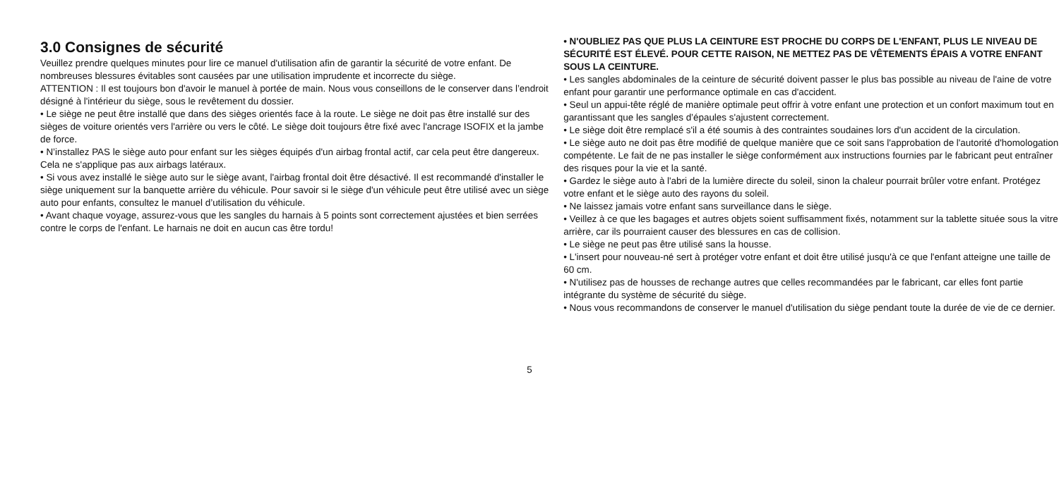3.0 Consignes de sécurité
Veuillez prendre quelques minutes pour lire ce manuel d'utilisation afin de garantir la sécurité de votre enfant. De nombreuses blessures évitables sont causées par une utilisation imprudente et incorrecte du siège.
ATTENTION : Il est toujours bon d'avoir le manuel à portée de main. Nous vous conseillons de le conserver dans l’endroit désigné à l'intérieur du siège, sous le revêtement du dossier.
• Le siège ne peut être installé que dans des sièges orientés face à la route. Le siège ne doit pas être installé sur des sièges de voiture orientés vers l'arrière ou vers le côté. Le siège doit toujours être fixé avec l'ancrage ISOFIX et la jambe de force.
• N’installez PAS le siège auto pour enfant sur les sièges équipés d'un airbag frontal actif, car cela peut être dangereux. Cela ne s'applique pas aux airbags latéraux.
• Si vous avez installé le siège auto sur le siège avant, l'airbag frontal doit être désactivé. Il est recommandé d'installer le siège uniquement sur la banquette arrière du véhicule. Pour savoir si le siège d'un véhicule peut être utilisé avec un siège auto pour enfants, consultez le manuel d’utilisation du véhicule.
• Avant chaque voyage, assurez-vous que les sangles du harnais à 5 points sont correctement ajustées et bien serrées contre le corps de l'enfant. Le harnais ne doit en aucun cas être tordu!
• N'OUBLIEZ PAS QUE PLUS LA CEINTURE EST PROCHE DU CORPS DE L'ENFANT, PLUS LE NIVEAU DE SÉCURITÉ EST ÉLEVÉ. POUR CETTE RAISON, NE METTEZ PAS DE VÊTEMENTS ÉPAIS A VOTRE ENFANT SOUS LA CEINTURE.
• Les sangles abdominales de la ceinture de sécurité doivent passer le plus bas possible au niveau de l'aine de votre enfant pour garantir une performance optimale en cas d'accident.
• Seul un appui-tête réglé de manière optimale peut offrir à votre enfant une protection et un confort maximum tout en garantissant que les sangles d’épaules s'ajustent correctement.
• Le siège doit être remplacé s'il a été soumis à des contraintes soudaines lors d'un accident de la circulation.
• Le siège auto ne doit pas être modifié de quelque manière que ce soit sans l'approbation de l'autorité d'homologation compétente. Le fait de ne pas installer le siège conformément aux instructions fournies par le fabricant peut entraîner des risques pour la vie et la santé.
• Gardez le siège auto à l'abri de la lumière directe du soleil, sinon la chaleur pourrait brûler votre enfant. Protégez votre enfant et le siège auto des rayons du soleil.
• Ne laissez jamais votre enfant sans surveillance dans le siège.
• Veillez à ce que les bagages et autres objets soient suffisamment fixés, notamment sur la tablette située sous la vitre arrière, car ils pourraient causer des blessures en cas de collision.
• Le siège ne peut pas être utilisé sans la housse.
• L'insert pour nouveau-né sert à protéger votre enfant et doit être utilisé jusqu'à ce que l'enfant atteigne une taille de 60 cm.
• N'utilisez pas de housses de rechange autres que celles recommandées par le fabricant, car elles font partie intégrante du système de sécurité du siège.
• Nous vous recommandons de conserver le manuel d'utilisation du siège pendant toute la durée de vie de ce dernier.
5